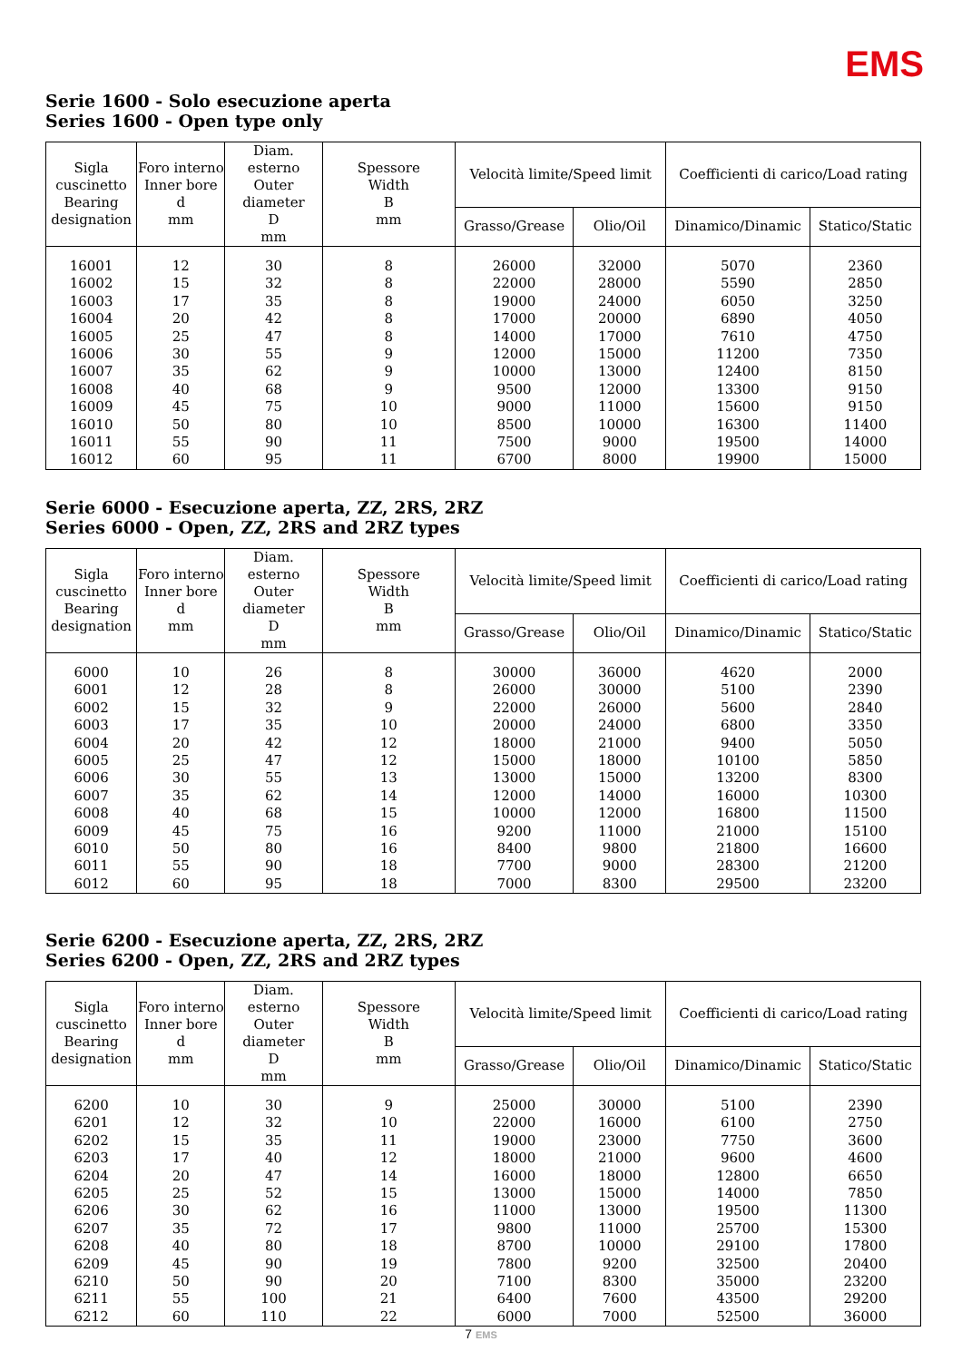EMS
Serie 1600 - Solo esecuzione aperta
Series 1600 - Open type only
| Sigla cuscinetto Bearing designation | Foro interno Inner bore d mm | Diam. esterno Outer diameter D mm | Spessore Width B mm | Velocità limite/Speed limit | | Coefficienti di carico/Load rating | |
| --- | --- | --- | --- | --- | --- | --- | --- |
| | | | | Grasso/Grease | Olio/Oil | Dinamico/Dinamic | Statico/Static |
| 16001 | 12 | 30 | 8 | 26000 | 32000 | 5070 | 2360 |
| 16002 | 15 | 32 | 8 | 22000 | 28000 | 5590 | 2850 |
| 16003 | 17 | 35 | 8 | 19000 | 24000 | 6050 | 3250 |
| 16004 | 20 | 42 | 8 | 17000 | 20000 | 6890 | 4050 |
| 16005 | 25 | 47 | 8 | 14000 | 17000 | 7610 | 4750 |
| 16006 | 30 | 55 | 9 | 12000 | 15000 | 11200 | 7350 |
| 16007 | 35 | 62 | 9 | 10000 | 13000 | 12400 | 8150 |
| 16008 | 40 | 68 | 9 | 9500 | 12000 | 13300 | 9150 |
| 16009 | 45 | 75 | 10 | 9000 | 11000 | 15600 | 9150 |
| 16010 | 50 | 80 | 10 | 8500 | 10000 | 16300 | 11400 |
| 16011 | 55 | 90 | 11 | 7500 | 9000 | 19500 | 14000 |
| 16012 | 60 | 95 | 11 | 6700 | 8000 | 19900 | 15000 |
Serie 6000 - Esecuzione aperta, ZZ, 2RS, 2RZ
Series 6000 - Open, ZZ, 2RS and 2RZ types
| Sigla cuscinetto Bearing designation | Foro interno Inner bore d mm | Diam. esterno Outer diameter D mm | Spessore Width B mm | Velocità limite/Speed limit | | Coefficienti di carico/Load rating | |
| --- | --- | --- | --- | --- | --- | --- | --- |
| | | | | Grasso/Grease | Olio/Oil | Dinamico/Dinamic | Statico/Static |
| 6000 | 10 | 26 | 8 | 30000 | 36000 | 4620 | 2000 |
| 6001 | 12 | 28 | 8 | 26000 | 30000 | 5100 | 2390 |
| 6002 | 15 | 32 | 9 | 22000 | 26000 | 5600 | 2840 |
| 6003 | 17 | 35 | 10 | 20000 | 24000 | 6800 | 3350 |
| 6004 | 20 | 42 | 12 | 18000 | 21000 | 9400 | 5050 |
| 6005 | 25 | 47 | 12 | 15000 | 18000 | 10100 | 5850 |
| 6006 | 30 | 55 | 13 | 13000 | 15000 | 13200 | 8300 |
| 6007 | 35 | 62 | 14 | 12000 | 14000 | 16000 | 10300 |
| 6008 | 40 | 68 | 15 | 10000 | 12000 | 16800 | 11500 |
| 6009 | 45 | 75 | 16 | 9200 | 11000 | 21000 | 15100 |
| 6010 | 50 | 80 | 16 | 8400 | 9800 | 21800 | 16600 |
| 6011 | 55 | 90 | 18 | 7700 | 9000 | 28300 | 21200 |
| 6012 | 60 | 95 | 18 | 7000 | 8300 | 29500 | 23200 |
Serie 6200 - Esecuzione aperta, ZZ, 2RS, 2RZ
Series 6200 - Open, ZZ, 2RS and 2RZ types
| Sigla cuscinetto Bearing designation | Foro interno Inner bore d mm | Diam. esterno Outer diameter D mm | Spessore Width B mm | Velocità limite/Speed limit | | Coefficienti di carico/Load rating | |
| --- | --- | --- | --- | --- | --- | --- | --- |
| | | | | Grasso/Grease | Olio/Oil | Dinamico/Dinamic | Statico/Static |
| 6200 | 10 | 30 | 9 | 25000 | 30000 | 5100 | 2390 |
| 6201 | 12 | 32 | 10 | 22000 | 16000 | 6100 | 2750 |
| 6202 | 15 | 35 | 11 | 19000 | 23000 | 7750 | 3600 |
| 6203 | 17 | 40 | 12 | 18000 | 21000 | 9600 | 4600 |
| 6204 | 20 | 47 | 14 | 16000 | 18000 | 12800 | 6650 |
| 6205 | 25 | 52 | 15 | 13000 | 15000 | 14000 | 7850 |
| 6206 | 30 | 62 | 16 | 11000 | 13000 | 19500 | 11300 |
| 6207 | 35 | 72 | 17 | 9800 | 11000 | 25700 | 15300 |
| 6208 | 40 | 80 | 18 | 8700 | 10000 | 29100 | 17800 |
| 6209 | 45 | 90 | 19 | 7800 | 9200 | 32500 | 20400 |
| 6210 | 50 | 90 | 20 | 7100 | 8300 | 35000 | 23200 |
| 6211 | 55 | 100 | 21 | 6400 | 7600 | 43500 | 29200 |
| 6212 | 60 | 110 | 22 | 6000 | 7000 | 52500 | 36000 |
7 EMS